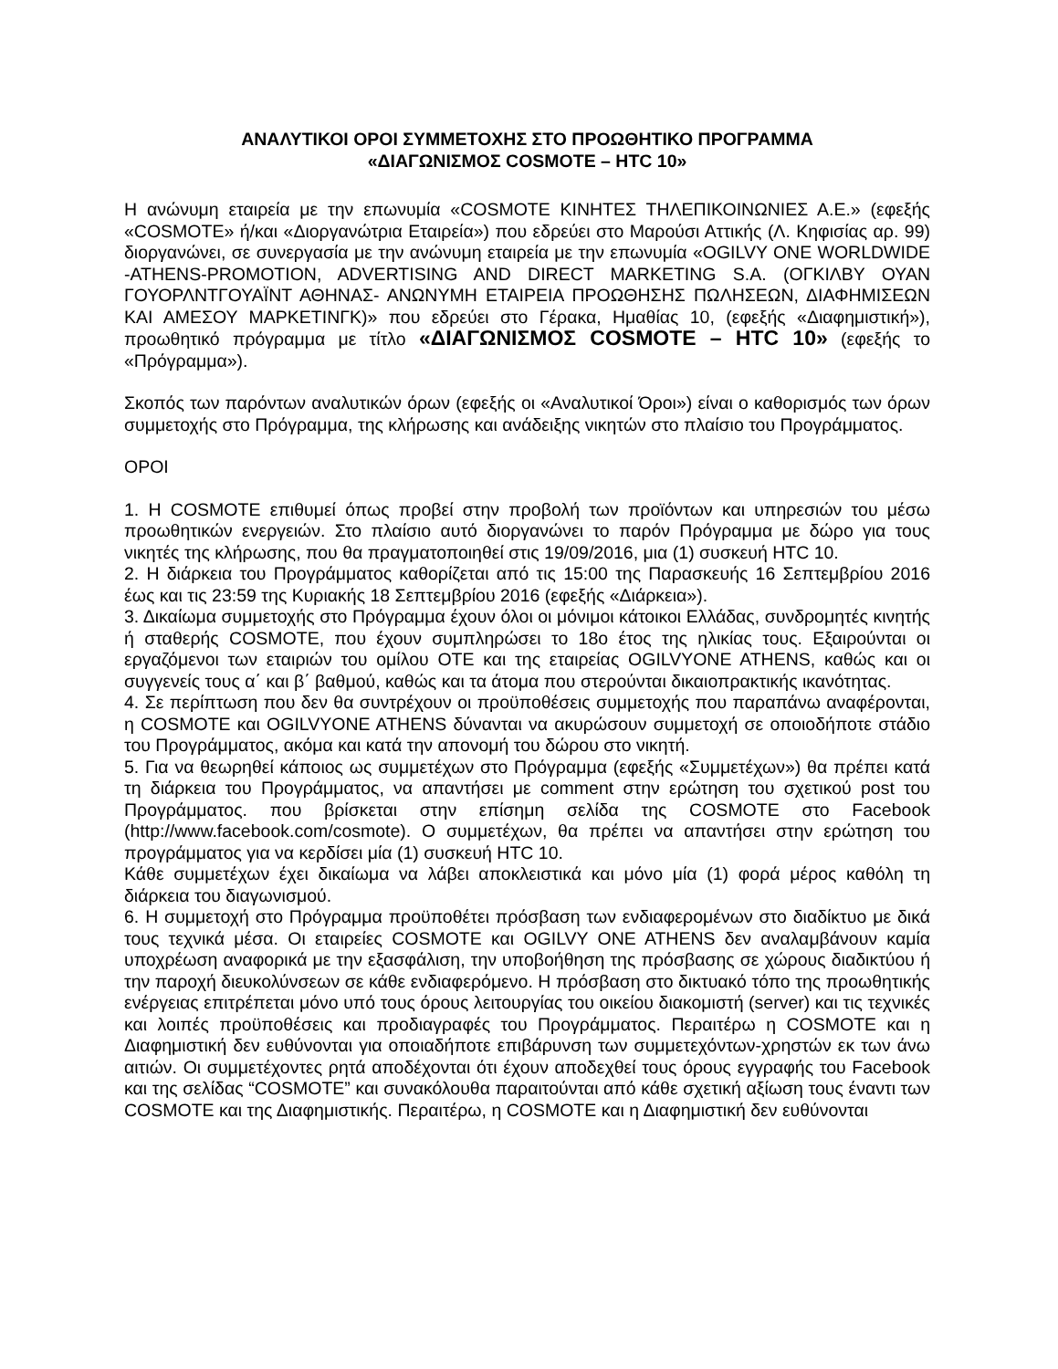ΑΝΑΛΥΤΙΚΟΙ ΟΡΟΙ ΣΥΜΜΕΤΟΧΗΣ ΣΤΟ ΠΡΟΩΘΗΤΙΚΟ ΠΡΟΓΡΑΜΜΑ
«ΔΙΑΓΩΝΙΣΜΟΣ COSMOTE – HTC 10»
Η ανώνυμη εταιρεία με την επωνυμία «COSMOTE ΚΙΝΗΤΕΣ ΤΗΛΕΠΙΚΟΙΝΩΝΙΕΣ Α.Ε.» (εφεξής «COSMOTE» ή/και «Διοργανώτρια Εταιρεία») που εδρεύει στο Μαρούσι Αττικής (Λ. Κηφισίας αρ. 99) διοργανώνει, σε συνεργασία με την ανώνυμη εταιρεία με την επωνυμία «OGILVY ONE WORLDWIDE -ATHENS-PROMOTION, ADVERTISING AND DIRECT MARKETING S.A. (ΟΓΚΙΛΒΥ ΟΥΑΝ ΓΟΥΟΡΛΝΤΓΟΥΑΪΝΤ ΑΘΗΝΑΣ- ΑΝΩΝΥΜΗ ΕΤΑΙΡΕΙΑ ΠΡΟΩΘΗΣΗΣ ΠΩΛΗΣΕΩΝ, ΔΙΑΦΗΜΙΣΕΩΝ ΚΑΙ ΑΜΕΣΟΥ ΜΑΡΚΕΤΙΝΓΚ)» που εδρεύει στο Γέρακα, Ημαθίας 10, (εφεξής «Διαφημιστική»), προωθητικό πρόγραμμα με τίτλο «ΔΙΑΓΩΝΙΣΜΟΣ COSMOTE – HTC 10» (εφεξής το «Πρόγραμμα»).
Σκοπός των παρόντων αναλυτικών όρων (εφεξής οι «Αναλυτικοί Όροι») είναι ο καθορισμός των όρων συμμετοχής στο Πρόγραμμα, της κλήρωσης και ανάδειξης νικητών στο πλαίσιο του Προγράμματος.
ΟΡΟΙ
1. Η COSMOTE επιθυμεί όπως προβεί στην προβολή των προϊόντων και υπηρεσιών του μέσω προωθητικών ενεργειών. Στο πλαίσιο αυτό διοργανώνει το παρόν Πρόγραμμα με δώρο για τους νικητές της κλήρωσης, που θα πραγματοποιηθεί στις 19/09/2016, μια (1) συσκευή HTC 10.
2. Η διάρκεια του Προγράμματος καθορίζεται από τις 15:00 της Παρασκευής 16 Σεπτεμβρίου 2016 έως και τις 23:59 της Κυριακής 18 Σεπτεμβρίου 2016 (εφεξής «Διάρκεια»).
3. Δικαίωμα συμμετοχής στο Πρόγραμμα έχουν όλοι οι μόνιμοι κάτοικοι Ελλάδας, συνδρομητές κινητής ή σταθερής COSMOTE, που έχουν συμπληρώσει το 18ο έτος της ηλικίας τους. Εξαιρούνται οι εργαζόμενοι των εταιριών του ομίλου ΟΤΕ και της εταιρείας OGILVYONE ATHENS, καθώς και οι συγγενείς τους α΄ και β΄ βαθμού, καθώς και τα άτομα που στερούνται δικαιοπρακτικής ικανότητας.
4. Σε περίπτωση που δεν θα συντρέχουν οι προϋποθέσεις συμμετοχής που παραπάνω αναφέρονται, η COSMOTE και OGILVYONE ATHENS δύνανται να ακυρώσουν συμμετοχή σε οποιοδήποτε στάδιο του Προγράμματος, ακόμα και κατά την απονομή του δώρου στο νικητή.
5. Για να θεωρηθεί κάποιος ως συμμετέχων στο Πρόγραμμα (εφεξής «Συμμετέχων») θα πρέπει κατά τη διάρκεια του Προγράμματος, να απαντήσει με comment στην ερώτηση του σχετικού post του Προγράμματος. που βρίσκεται στην επίσημη σελίδα της COSMOTE στο Facebook (http://www.facebook.com/cosmote). Ο συμμετέχων, θα πρέπει να απαντήσει στην ερώτηση του προγράμματος για να κερδίσει μία (1) συσκευή HTC 10.
Κάθε συμμετέχων έχει δικαίωμα να λάβει αποκλειστικά και μόνο μία (1) φορά μέρος καθόλη τη διάρκεια του διαγωνισμού.
6. Η συμμετοχή στο Πρόγραμμα προϋποθέτει πρόσβαση των ενδιαφερομένων στο διαδίκτυο με δικά τους τεχνικά μέσα. Οι εταιρείες COSMOTE και OGILVY ONE ATHENS δεν αναλαμβάνουν καμία υποχρέωση αναφορικά με την εξασφάλιση, την υποβοήθηση της πρόσβασης σε χώρους διαδικτύου ή την παροχή διευκολύνσεων σε κάθε ενδιαφερόμενο. Η πρόσβαση στο δικτυακό τόπο της προωθητικής ενέργειας επιτρέπεται μόνο υπό τους όρους λειτουργίας του οικείου διακομιστή (server) και τις τεχνικές και λοιπές προϋποθέσεις και προδιαγραφές του Προγράμματος. Περαιτέρω η COSMOTE και η Διαφημιστική δεν ευθύνονται για οποιαδήποτε επιβάρυνση των συμμετεχόντων-χρηστών εκ των άνω αιτιών. Οι συμμετέχοντες ρητά αποδέχονται ότι έχουν αποδεχθεί τους όρους εγγραφής του Facebook και της σελίδας “COSMOTE” και συνακόλουθα παραιτούνται από κάθε σχετική αξίωση τους έναντι των COSMOTE και της Διαφημιστικής. Περαιτέρω, η COSMOTE και η Διαφημιστική δεν ευθύνονται